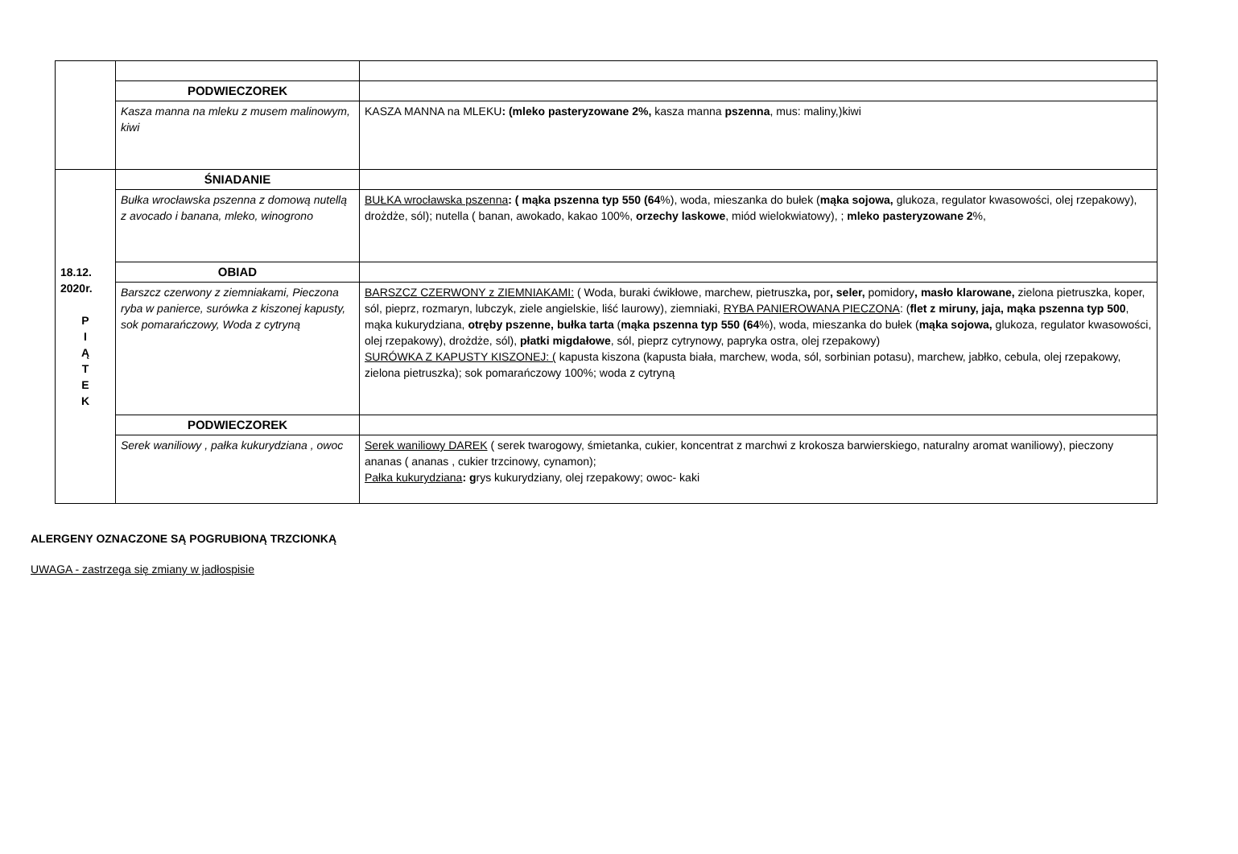| | PODWIECZOREK | |
| | Kasza manna na mleku z musem malinowym, kiwi | KASZA MANNA na MLEKU : (mleko pasteryzowane 2%, kasza manna pszenna , mus: maliny,)kiwi |
| 18.12. 2020r. P I Ą T E K | ŚNIADANIE | |
| | Bułka wrocławska pszenna z domową nutellą z avocado i banana, mleko, winogrono | BUŁKA wrocławska pszenna : ( mąka pszenna typ 550 (64 %), woda, mieszanka do bułek ( mąka sojowa, glukoza, regulator kwasowości, olej rzepakowy), drożdże, sól); nutella ( banan, awokado, kakao 100%, orzechy laskowe , miód wielokwiatowy), ; mleko pasteryzowane 2 %, |
| | OBIAD | |
| | Barszcz czerwony z ziemniakami, Pieczona ryba w panierce, surówka z kiszonej kapusty, sok pomarańczowy, Woda z cytryną | BARSZCZ CZERWONY z ZIEMNIAKAMI: ( Woda, buraki ćwikłowe, marchew, pietruszka , por , seler, pomidory , masło klarowane, zielona pietruszka, koper, sól, pieprz, rozmaryn, lubczyk, ziele angielskie, liść laurowy), ziemniaki, RYBA PANIEROWANA PIECZONA : ( flet z miruny, jaja, mąka pszenna typ 500 , mąka kukurydziana, otręby pszenne, bułka tarta ( mąka pszenna typ 550 (64 %), woda, mieszanka do bułek ( mąka sojowa, glukoza, regulator kwasowości, olej rzepakowy), drożdże, sól), płatki migdałowe , sól, pieprz cytrynowy, papryka ostra, olej rzepakowy) SURÓWKA Z KAPUSTY KISZONEJ: ( kapusta kiszona (kapusta biała, marchew, woda, sól, sorbinian potasu), marchew, jabłko, cebula, olej rzepakowy, zielona pietruszka); sok pomarańczowy 100%; woda z cytryną |
| | PODWIECZOREK | |
| | Serek waniliowy , pałka kukurydziana , owoc | Serek waniliowy DAREK ( serek twarogowy, śmietanka, cukier, koncentrat z marchwi z krokosza barwierskiego, naturalny aromat waniliowy), pieczony ananas ( ananas , cukier trzcinowy, cynamon); Pałka kukurydziana : g rys kukurydziany, olej rzepakowy; owoc- kaki |
ALERGENY OZNACZONE SĄ POGRUBIONĄ TRZCIONKĄ
UWAGA - zastrzega się zmiany w jadłospisie